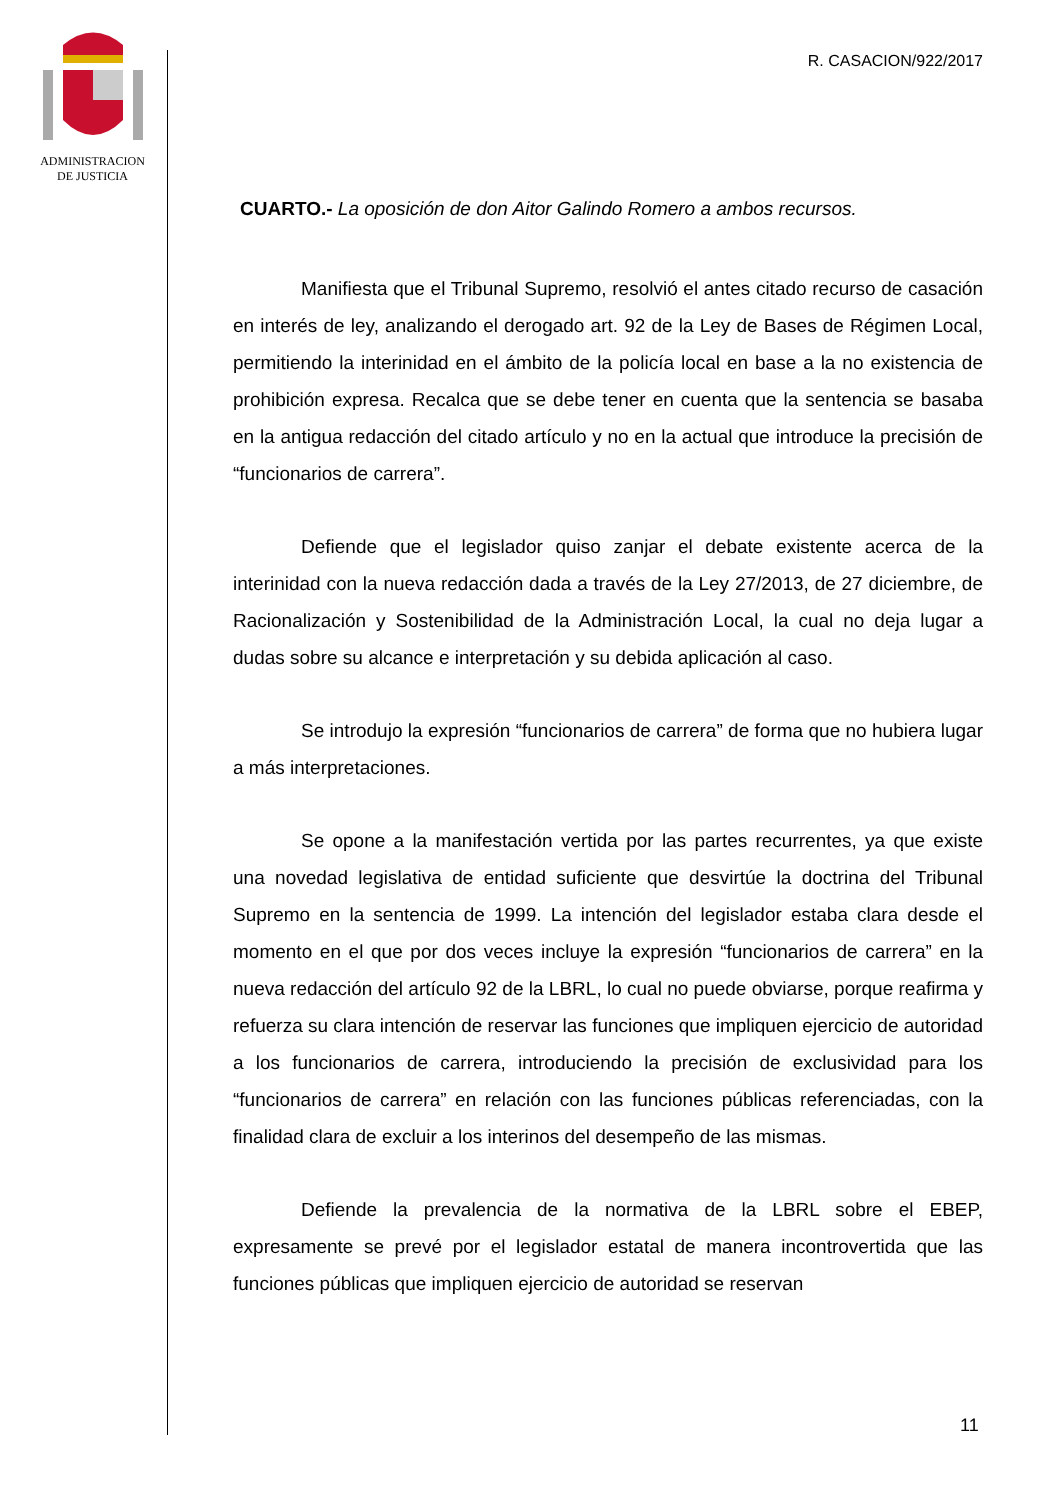ADMINISTRACION
DE JUSTICIA
R. CASACION/922/2017
CUARTO.- La oposición de don Aitor Galindo Romero a ambos recursos.
Manifiesta que el Tribunal Supremo, resolvió el antes citado recurso de casación en interés de ley, analizando el derogado art. 92 de la Ley de Bases de Régimen Local, permitiendo la interinidad en el ámbito de la policía local en base a la no existencia de prohibición expresa. Recalca que se debe tener en cuenta que la sentencia se basaba en la antigua redacción del citado artículo y no en la actual que introduce la precisión de “funcionarios de carrera”.
Defiende que el legislador quiso zanjar el debate existente acerca de la interinidad con la nueva redacción dada a través de la Ley 27/2013, de 27 diciembre, de Racionalización y Sostenibilidad de la Administración Local, la cual no deja lugar a dudas sobre su alcance e interpretación y su debida aplicación al caso.
Se introdujo la expresión “funcionarios de carrera” de forma que no hubiera lugar a más interpretaciones.
Se opone a la manifestación vertida por las partes recurrentes, ya que existe una novedad legislativa de entidad suficiente que desvirtúe la doctrina del Tribunal Supremo en la sentencia de 1999. La intención del legislador estaba clara desde el momento en el que por dos veces incluye la expresión “funcionarios de carrera” en la nueva redacción del artículo 92 de la LBRL, lo cual no puede obviarse, porque reafirma y refuerza su clara intención de reservar las funciones que impliquen ejercicio de autoridad a los funcionarios de carrera, introduciendo la precisión de exclusividad para los “funcionarios de carrera” en relación con las funciones públicas referenciadas, con la finalidad clara de excluir a los interinos del desempeño de las mismas.
Defiende la prevalencia de la normativa de la LBRL sobre el EBEP, expresamente se prevé por el legislador estatal de manera incontrovertida que las funciones públicas que impliquen ejercicio de autoridad se reservan
11